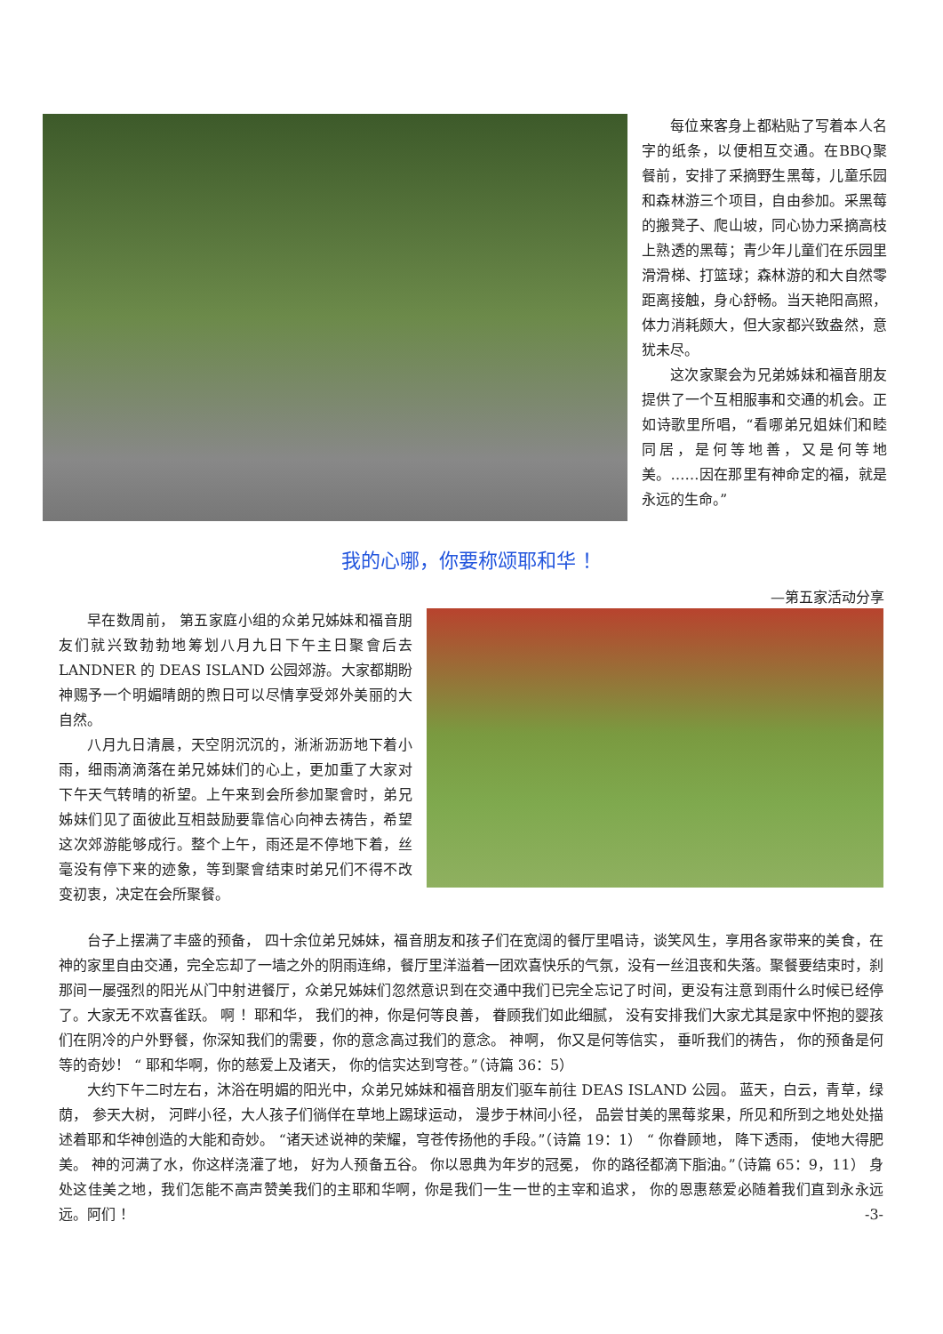每位来客身上都粘贴了写着本人名字的纸条，以便相互交通。在BBQ聚餐前，安排了采摘野生黑莓，儿童乐园和森林游三个项目，自由参加。采黑莓的搬凳子、爬山坡，同心协力采摘高枝上熟透的黑莓；青少年儿童们在乐园里滑滑梯、打篮球；森林游的和大自然零距离接触，身心舒畅。当天艳阳高照，体力消耗颇大，但大家都兴致盎然，意犹未尽。
这次家聚会为兄弟姊妹和福音朋友提供了一个互相服事和交通的机会。正如诗歌里所唱，“看哪弟兄姐妹们和睦同居，是何等地善，又是何等地美。……因在那里有神命定的福，就是永远的生命。”
我的心哪，你要称颂耶和华 ！
—第五家活动分享
早在数周前， 第五家庭小组的众弟兄姊妹和福音朋友们就兴致勃勃地筹划八月九日下午主日聚會后去 LANDNER 的 DEAS ISLAND 公园郊游。大家都期盼神赐予一个明媚晴朗的煦日可以尽情享受郊外美丽的大自然。
八月九日清晨，天空阴沉沉的，淅淅沥沥地下着小雨，细雨滴滴落在弟兄姊妹们的心上，更加重了大家对下午天气转晴的祈望。上午来到会所参加聚會时，弟兄姊妹们见了面彼此互相鼓励要靠信心向神去祷告，希望这次郊游能够成行。整个上午，雨还是不停地下着，丝毫没有停下来的迹象，等到聚會结束时弟兄们不得不改变初衷，决定在会所聚餐。
台子上摆满了丰盛的预备， 四十余位弟兄姊妹，福音朋友和孩子们在宽阔的餐厅里唱诗，谈笑风生，享用各家带来的美食，在神的家里自由交通，完全忘却了一墙之外的阴雨连绵，餐厅里洋溢着一团欢喜快乐的气氛，没有一丝沮丧和失落。聚餐要结束时，刹那间一屡强烈的阳光从门中射进餐厅，众弟兄姊妹们忽然意识到在交通中我们已完全忘记了时间，更没有注意到雨什么时候已经停了。大家无不欢喜雀跃。 啊 ！耶和华， 我们的神，你是何等良善， 眷顾我们如此细腻， 没有安排我们大家尤其是家中怀抱的婴孩们在阴冷的户外野餐，你深知我们的需要，你的意念高过我们的意念。 神啊， 你又是何等信实， 垂听我们的祷告， 你的预备是何等的奇妙！ “ 耶和华啊，你的慈爱上及诸天， 你的信实达到穹苍。”（诗篇 36：5）
大约下午二时左右，沐浴在明媚的阳光中，众弟兄姊妹和福音朋友们驱车前往 DEAS ISLAND 公园。 蓝天，白云，青草，绿荫， 参天大树， 河畔小径，大人孩子们徜佯在草地上踢球运动， 漫步于林间小径， 品尝甘美的黑莓浆果，所见和所到之地处处描述着耶和华神创造的大能和奇妙。 “诸天述说神的荣耀，穹苍传扬他的手段。”（诗篇 19：1） “ 你眷顾地， 降下透雨， 使地大得肥美。 神的河满了水，你这样浇灌了地， 好为人预备五谷。 你以恩典为年岁的冠冕， 你的路径都滴下脂油。”（诗篇 65：9，11） 身处这佳美之地，我们怎能不高声赞美我们的主耶和华啊，你是我们一生一世的主宰和追求， 你的恩惠慈爱必随着我们直到永永远远。阿们 ！ -3-